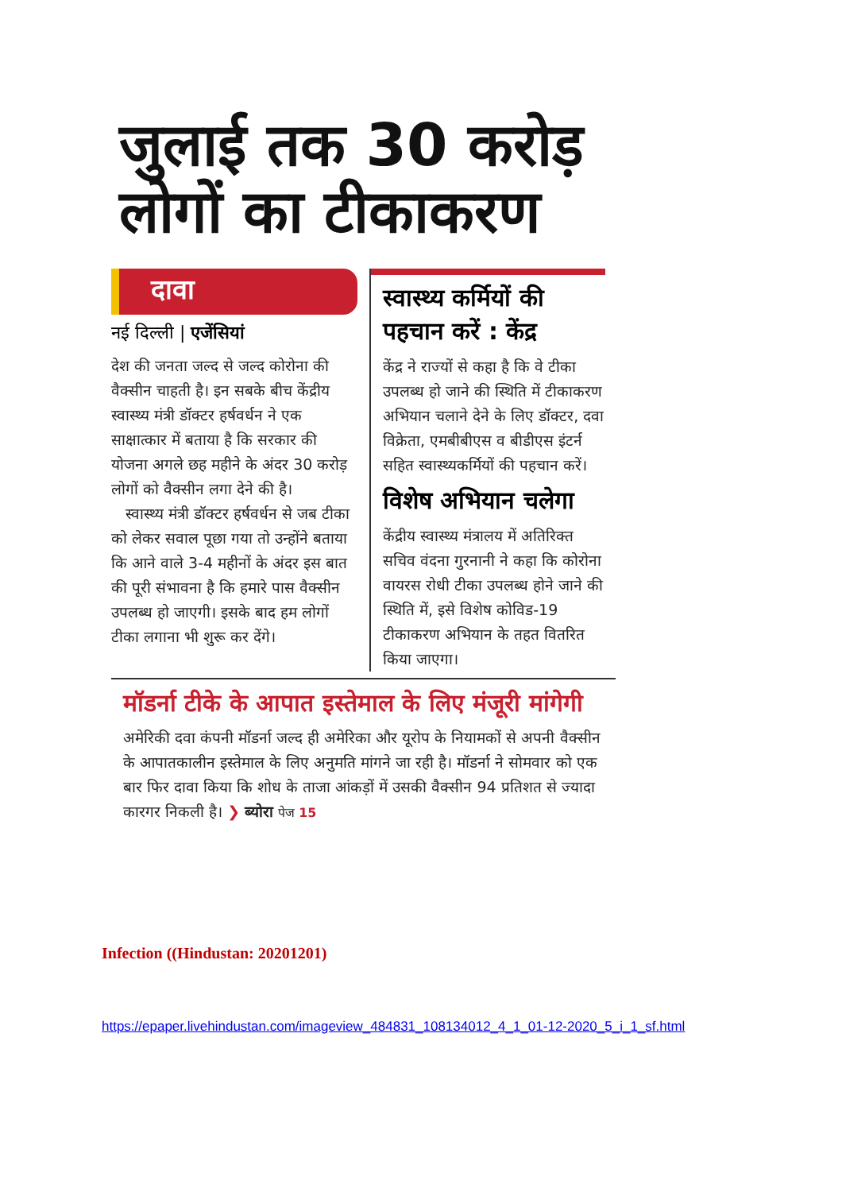जुलाई तक 30 करोड़ लोगों का टीकाकरण
दावा
नई दिल्ली | एजेंसियां
देश की जनता जल्द से जल्द कोरोना की वैक्सीन चाहती है। इन सबके बीच केंद्रीय स्वास्थ्य मंत्री डॉक्टर हर्षवर्धन ने एक साक्षात्कार में बताया है कि सरकार की योजना अगले छह महीने के अंदर 30 करोड़ लोगों को वैक्सीन लगा देने की है।
स्वास्थ्य मंत्री डॉक्टर हर्षवर्धन से जब टीका को लेकर सवाल पूछा गया तो उन्होंने बताया कि आने वाले 3-4 महीनों के अंदर इस बात की पूरी संभावना है कि हमारे पास वैक्सीन उपलब्ध हो जाएगी। इसके बाद हम लोगों टीका लगाना भी शुरू कर देंगे।
स्वास्थ्य कर्मियों की पहचान करें : केंद्र
केंद्र ने राज्यों से कहा है कि वे टीका उपलब्ध हो जाने की स्थिति में टीकाकरण अभियान चलाने देने के लिए डॉक्टर, दवा विक्रेता, एमबीबीएस व बीडीएस इंटर्न सहित स्वास्थ्यकर्मियों की पहचान करें।
विशेष अभियान चलेगा
केंद्रीय स्वास्थ्य मंत्रालय में अतिरिक्त सचिव वंदना गुरनानी ने कहा कि कोरोना वायरस रोधी टीका उपलब्ध होने जाने की स्थिति में, इसे विशेष कोविड-19 टीकाकरण अभियान के तहत वितरित किया जाएगा।
मॉडर्ना टीके के आपात इस्तेमाल के लिए मंजूरी मांगेगी
अमेरिकी दवा कंपनी मॉडर्ना जल्द ही अमेरिका और यूरोप के नियामकों से अपनी वैक्सीन के आपातकालीन इस्तेमाल के लिए अनुमति मांगने जा रही है। मॉडर्ना ने सोमवार को एक बार फिर दावा किया कि शोध के ताजा आंकड़ों में उसकी वैक्सीन 94 प्रतिशत से ज्यादा कारगर निकली है। ❯ ब्योरा पेज 15
Infection ((Hindustan: 20201201)
https://epaper.livehindustan.com/imageview_484831_108134012_4_1_01-12-2020_5_i_1_sf.html